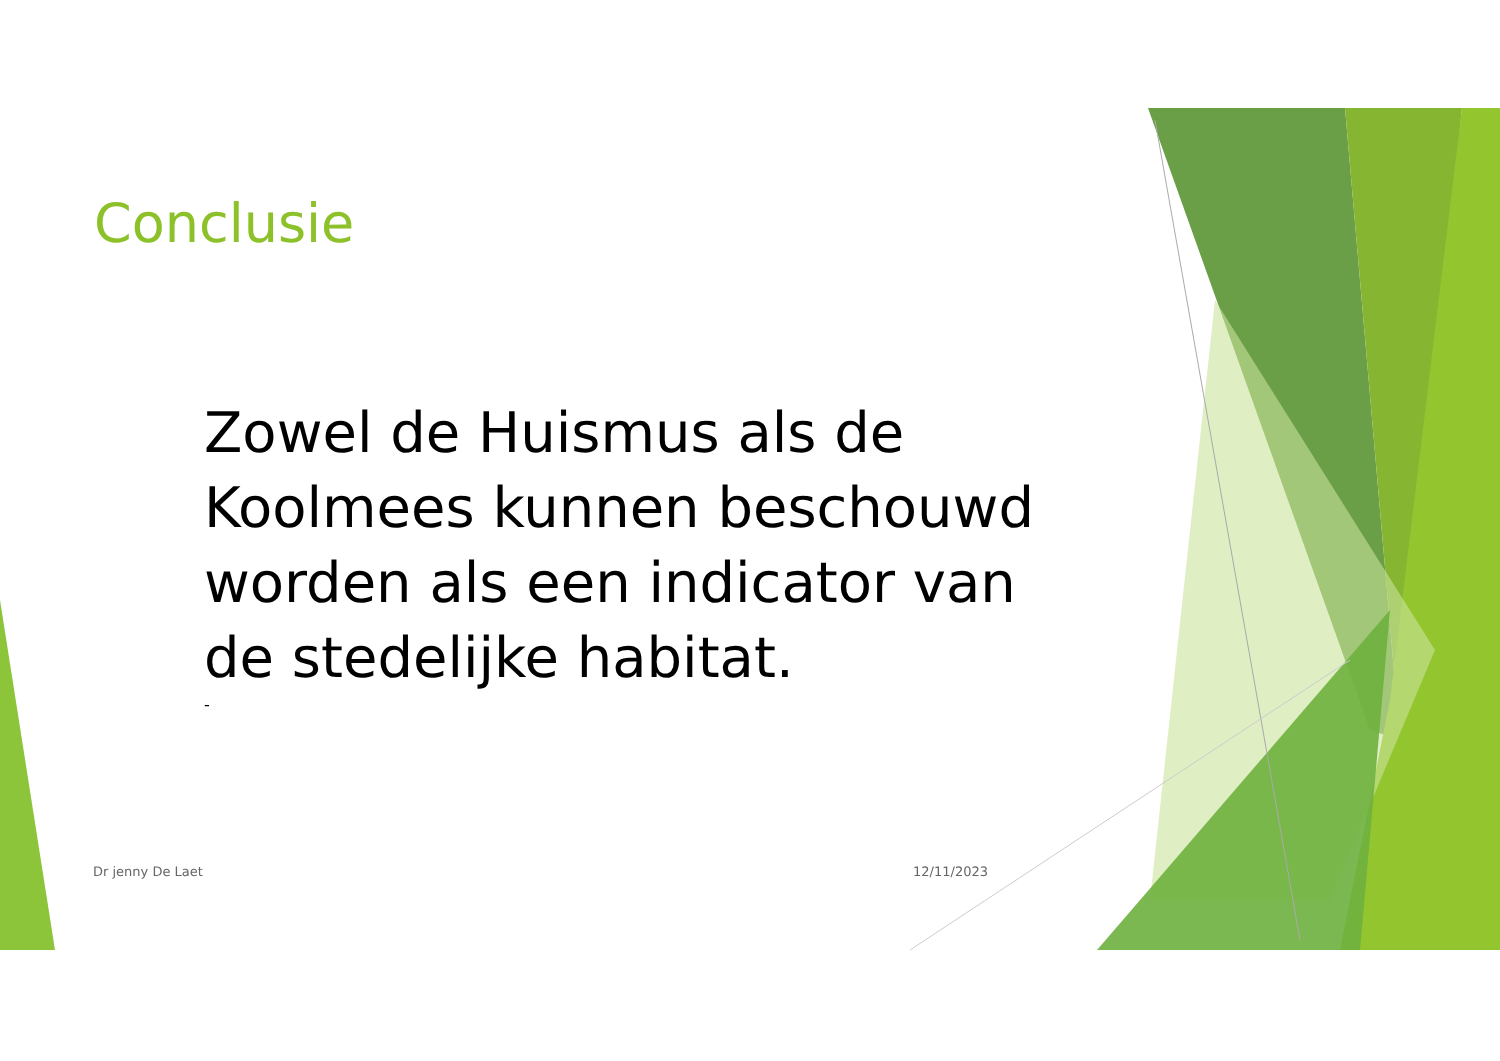Conclusie
Zowel de Huismus als de Koolmees kunnen beschouwd worden als een indicator van de stedelijke habitat.
-
Dr jenny De Laet 12/11/2023